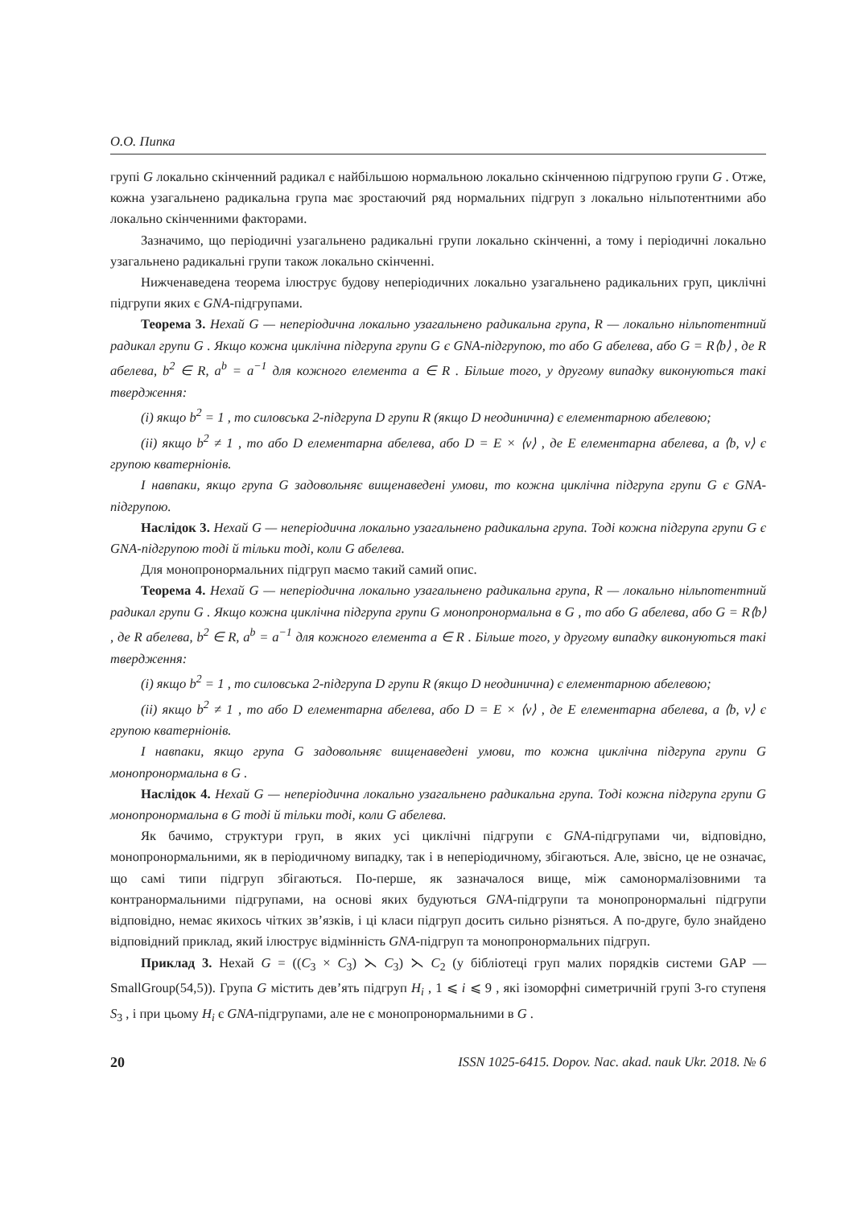О.О. Пипка
групі G локально скінченний радикал є найбільшою нормальною локально скінченною підгрупою групи G . Отже, кожна узагальнено радикальна група має зростаючий ряд нормальних підгруп з локально нільпотентними або локально скінченними факторами.
Зазначимо, що періодичні узагальнено радикальні групи локально скінченні, а тому і періодичні локально узагальнено радикальні групи також локально скінченні.
Нижченаведена теорема ілюструє будову неперіодичних локально узагальнено радикальних груп, циклічні підгрупи яких є GNA-підгрупами.
Теорема 3. Нехай G — неперіодична локально узагальнено радикальна група, R — локально нільпотентний радикал групи G . Якщо кожна циклічна підгрупа групи G є GNA-підгрупою, то або G абелева, або G = R⟨b⟩ , де R абелева, b<sup>2</sup> ∈ R, a<sup>b</sup> = a<sup>−1</sup> для кожного елемента a ∈ R . Більше того, у другому випадку виконуються такі твердження:
(i) якщо b<sup>2</sup> = 1 , то силовська 2-підгрупа D групи R (якщо D неодинична) є елементарною абелевою;
(ii) якщо b<sup>2</sup> ≠ 1 , то або D елементарна абелева, або D = E × ⟨v⟩ , де E елементарна абелева, а ⟨b, v⟩ є групою кватерніонів.
І навпаки, якщо група G задовольняє вищенаведені умови, то кожна циклічна підгрупа групи G є GNA-підгрупою.
Наслідок 3. Нехай G — неперіодична локально узагальнено радикальна група. Тоді кожна підгрупа групи G є GNA-підгрупою тоді й тільки тоді, коли G абелева.
Для монопронормальних підгруп маємо такий самий опис.
Теорема 4. Нехай G — неперіодична локально узагальнено радикальна група, R — локально нільпотентний радикал групи G . Якщо кожна циклічна підгрупа групи G монопронормальна в G , то або G абелева, або G = R⟨b⟩ , де R абелева, b<sup>2</sup> ∈ R, a<sup>b</sup> = a<sup>−1</sup> для кожного елемента a ∈ R . Більше того, у другому випадку виконуються такі твердження:
(i) якщо b<sup>2</sup> = 1 , то силовська 2-підгрупа D групи R (якщо D неодинична) є елементарною абелевою;
(ii) якщо b<sup>2</sup> ≠ 1 , то або D елементарна абелева, або D = E × ⟨v⟩ , де E елементарна абелева, а ⟨b, v⟩ є групою кватерніонів.
І навпаки, якщо група G задовольняє вищенаведені умови, то кожна циклічна підгрупа групи G монопронормальна в G .
Наслідок 4. Нехай G — неперіодична локально узагальнено радикальна група. Тоді кожна підгрупа групи G монопронормальна в G тоді й тільки тоді, коли G абелева.
Як бачимо, структури груп, в яких усі циклічні підгрупи є GNA-підгрупами чи, відповідно, монопронормальними, як в періодичному випадку, так і в неперіодичному, збігаються. Але, звісно, це не означає, що самі типи підгруп збігаються. По-перше, як зазначалося вище, між самонормалізовними та контранормальними підгрупами, на основі яких будуються GNA-підгрупи та монопронормальні підгрупи відповідно, немає якихось чітких зв’язків, і ці класи підгруп досить сильно різняться. А по-друге, було знайдено відповідний приклад, який ілюструє відмінність GNA-підгруп та монопронормальних підгруп.
Приклад 3. Нехай G = ((C<sub>3</sub> × C<sub>3</sub>) ⋋ C<sub>3</sub>) ⋋ C<sub>2</sub> (у бібліотеці груп малих порядків системи GAP — SmallGroup(54,5)). Група G містить дев’ять підгруп H<sub>i</sub> , 1 ⩽ i ⩽ 9 , які ізоморфні симетричній групі 3-го ступеня S<sub>3</sub> , і при цьому H<sub>i</sub> є GNA-підгрупами, але не є монопронормальними в G .
20 ISSN 1025-6415. Dopov. Nac. akad. nauk Ukr. 2018. № 6